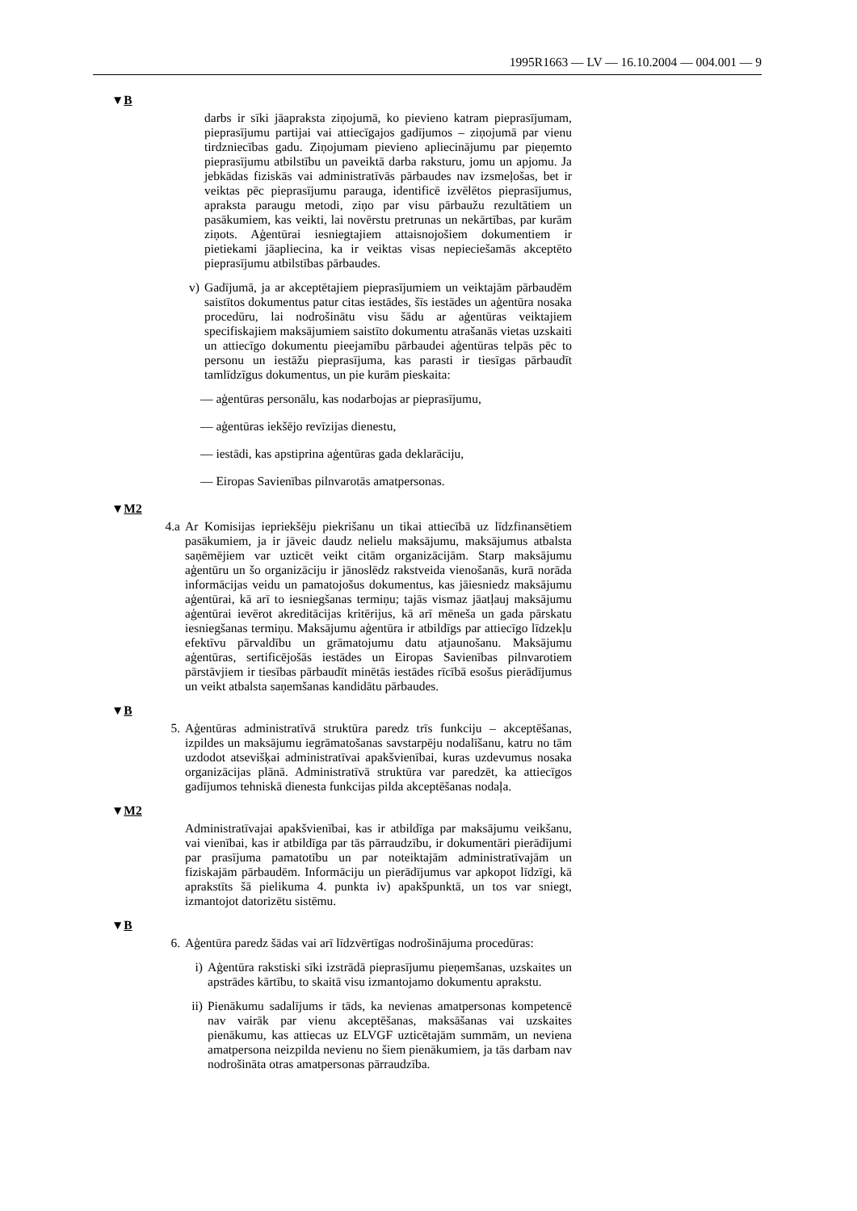1995R1663 — LV — 16.10.2004 — 004.001 — 9
▼B
darbs ir sīki jāapraksta ziņojumā, ko pievieno katram pieprasījumam, pieprasījumu partijai vai attiecīgajos gadījumos – ziņojumā par vienu tirdzniecības gadu. Ziņojumam pievieno apliecinājumu par pieņemto pieprasījumu atbilstību un paveiktā darba raksturu, jomu un apjomu. Ja jebkādas fiziskās vai administratīvās pārbaudes nav izsmeļošas, bet ir veiktas pēc pieprasījumu parauga, identificē izvēlētos pieprasījumus, apraksta paraugu metodi, ziņo par visu pārbaužu rezultātiem un pasākumiem, kas veikti, lai novērstu pretrunas un nekārtības, par kurām ziņots. Aģentūrai iesniegtajiem attaisnojošiem dokumentiem ir pietiekami jāapliecina, ka ir veiktas visas nepieciešamās akceptēto pieprasījumu atbilstības pārbaudes.
v) Gadījumā, ja ar akceptētajiem pieprasījumiem un veiktajām pārbaudēm saistītos dokumentus patur citas iestādes, šīs iestādes un aģentūra nosaka procedūru, lai nodrošinātu visu šādu ar aģentūras veiktajiem specifiskajiem maksājumiem saistīto dokumentu atrašanās vietas uzskaiti un attiecīgo dokumentu pieejamību pārbaudei aģentūras telpās pēc to personu un iestāžu pieprasījuma, kas parasti ir tiesīgas pārbaudīt tamlīdzīgus dokumentus, un pie kurām pieskaita:
— aģentūras personālu, kas nodarbojas ar pieprasījumu,
— aģentūras iekšējo revīzijas dienestu,
— iestādi, kas apstiprina aģentūras gada deklarāciju,
— Eiropas Savienības pilnvarotās amatpersonas.
▼M2
4.a Ar Komisijas iepriekšēju piekrišanu un tikai attiecībā uz līdzfinansētiem pasākumiem, ja ir jāveic daudz nelielu maksājumu, maksājumus atbalsta saņēmējiem var uzticēt veikt citām organizācijām. Starp maksājumu aģentūru un šo organizāciju ir jānoslēdz rakstveida vienošanās, kurā norāda informācijas veidu un pamatojošus dokumentus, kas jāiesniedz maksājumu aģentūrai, kā arī to iesniegšanas termiņu; tajās vismaz jāatļauj maksājumu aģentūrai ievērot akreditācijas kritērijus, kā arī mēneša un gada pārskatu iesniegšanas termiņu. Maksājumu aģentūra ir atbildīgs par attiecīgo līdzekļu efektīvu pārvaldību un grāmatojumu datu atjaunošanu. Maksājumu aģentūras, sertificējošās iestādes un Eiropas Savienības pilnvarotiem pārstāvjiem ir tiesības pārbaudīt minētās iestādes rīcībā esošus pierādījumus un veikt atbalsta saņemšanas kandidātu pārbaudes.
▼B
5. Aģentūras administratīvā struktūra paredz trīs funkciju – akceptēšanas, izpildes un maksājumu iegrāmatošanas savstarpēju nodalīšanu, katru no tām uzdodot atsevišķai administratīvai apakšvienībai, kuras uzdevumus nosaka organizācijas plānā. Administratīvā struktūra var paredzēt, ka attiecīgos gadījumos tehniskā dienesta funkcijas pilda akceptēšanas nodaļa.
▼M2
Administratīvajai apakšvienībai, kas ir atbildīga par maksājumu veikšanu, vai vienībai, kas ir atbildīga par tās pārraudzību, ir dokumentāri pierādījumi par prasījuma pamatotību un par noteiktajām administratīvajām un fiziskajām pārbaudēm. Informāciju un pierādījumus var apkopot līdzīgi, kā aprakstīts šā pielikuma 4. punkta iv) apakšpunktā, un tos var sniegt, izmantojot datorizētu sistēmu.
▼B
6. Aģentūra paredz šādas vai arī līdzvērtīgas nodrošinājuma procedūras:
i) Aģentūra rakstiski sīki izstrādā pieprasījumu pieņemšanas, uzskaites un apstrādes kārtību, to skaitā visu izmantojamo dokumentu aprakstu.
ii) Pienākumu sadalījums ir tāds, ka nevienas amatpersonas kompetencē nav vairāk par vienu akceptēšanas, maksāšanas vai uzskaites pienākumu, kas attiecas uz ELVGF uzticētajām summām, un neviena amatpersona neizpilda nevienu no šiem pienākumiem, ja tās darbam nav nodrošināta otras amatpersonas pārraudzība.